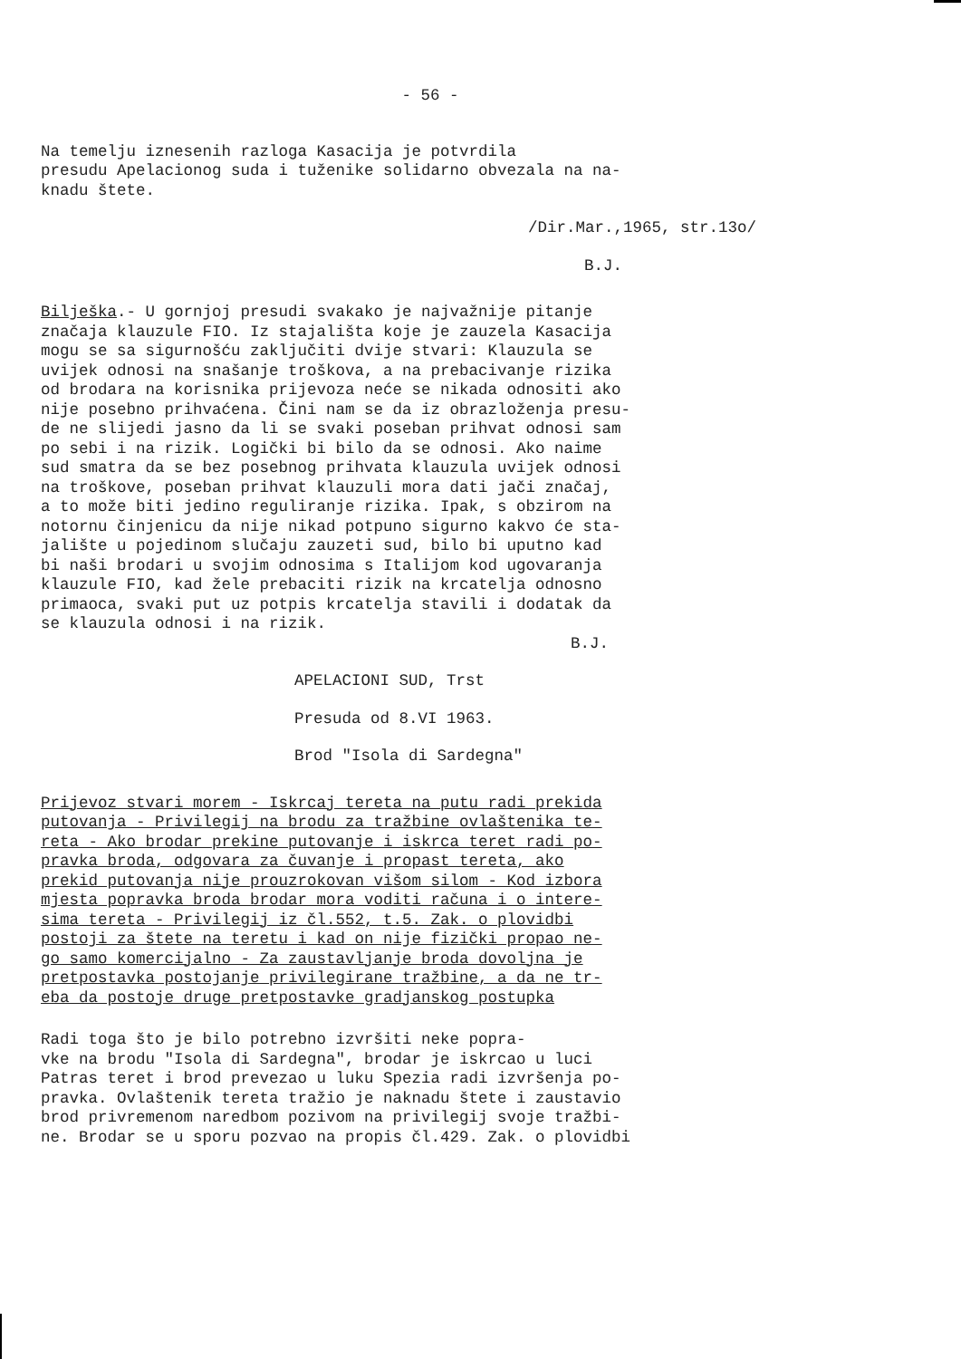- 56 -
Na temelju iznesenih razloga Kasacija je potvrdila presudu Apelacionog suda i tuženike solidarno obvezala na na- knadu štete.
/Dir.Mar.,1965, str.13o/
B.J.
Bilješka.- U gornjoj presudi svakako je najvažnije pitanje značaja klauzule FIO. Iz stajališta koje je zauzela Kasacija mogu se sa sigurnošću zaključiti dvije stvari: Klauzula se uvijek odnosi na snašanje troškova, a na prebacivanje rizika od brodara na korisnika prijevoza neće se nikada odnositi ako nije posebno prihvaćena. Čini nam se da iz obrazloženja presu- de ne slijedi jasno da li se svaki poseban prihvat odnosi sam po sebi i na rizik. Logički bi bilo da se odnosi. Ako naime sud smatra da se bez posebnog prihvata klauzula uvijek odnosi na troškove, poseban prihvat klauzuli mora dati jači značaj, a to može biti jedino reguliranje rizika. Ipak, s obzirom na notornu činjenicu da nije nikad potpuno sigurno kakvo će sta- jalište u pojedinom slučaju zauzeti sud, bilo bi uputno kad bi naši brodari u svojim odnosima s Italijom kod ugovaranja klauzule FIO, kad žele prebaciti rizik na krcatelja odnosno primaoca, svaki put uz potpis krcatelja stavili i dodatak da se klauzula odnosi i na rizik.
B.J.
APELACIONI SUD, Trst
Presuda od 8.VI 1963.
Brod "Isola di Sardegna"
Prijevoz stvari morem - Iskrcaj tereta na putu radi prekida putovanja - Privilegij na brodu za tražbine ovlaštenika te- reta - Ako brodar prekine putovanje i iskrca teret radi po- pravka broda, odgovara za čuvanje i propast tereta, ako prekid putovanja nije prouzrokovan višom silom - Kod izbora mjesta popravka broda brodar mora voditi računa i o intere- sima tereta - Privilegij iz čl.552, t.5. Zak. o plovidbi postoji za štete na teretu i kad on nije fizički propao ne- go samo komercijalno - Za zaustavljanje broda dovoljna je pretpostavka postojanje privilegirane tražbine, a da ne tr- eba da postoje druge pretpostavke gradjanskog postupka
Radi toga što je bilo potrebno izvršiti neke popra- vke na brodu "Isola di Sardegna", brodar je iskrcao u luci Patras teret i brod prevezao u luku Spezia radi izvršenja po- pravka. Ovlaštenik tereta tražio je naknadu štete i zaustavio brod privremenom naredbom pozivom na privilegij svoje tražbi- ne. Brodar se u sporu pozvao na propis čl.429. Zak. o plovidbi